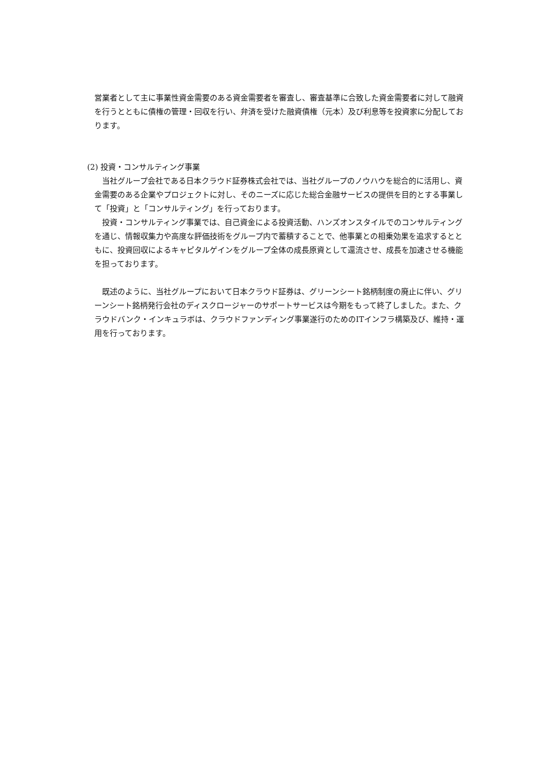営業者として主に事業性資金需要のある資金需要者を審査し、審査基準に合致した資金需要者に対して融資を行うとともに債権の管理・回収を行い、弁済を受けた融資債権（元本）及び利息等を投資家に分配しております。
(2) 投資・コンサルティング事業
　当社グループ会社である日本クラウド証券株式会社では、当社グループのノウハウを総合的に活用し、資金需要のある企業やプロジェクトに対し、そのニーズに応じた総合金融サービスの提供を目的とする事業して「投資」と「コンサルティング」を行っております。
　投資・コンサルティング事業では、自己資金による投資活動、ハンズオンスタイルでのコンサルティングを通じ、情報収集力や高度な評価技術をグループ内で蓄積することで、他事業との相乗効果を追求するとともに、投資回収によるキャピタルゲインをグループ全体の成長原資として還流させ、成長を加速させる機能を担っております。
　既述のように、当社グループにおいて日本クラウド証券は、グリーンシート銘柄制度の廃止に伴い、グリーンシート銘柄発行会社のディスクロージャーのサポートサービスは今期をもって終了しました。また、クラウドバンク・インキュラボは、クラウドファンディング事業遂行のためのITインフラ構築及び、維持・運用を行っております。